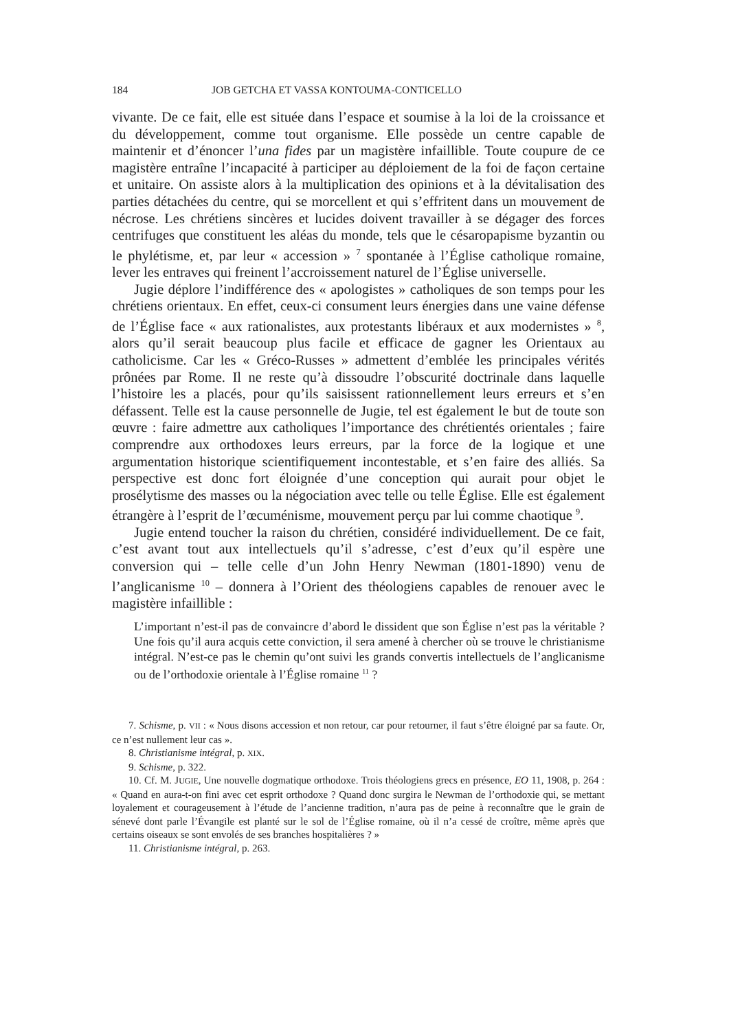184 JOB GETCHA ET VASSA KONTOUMA-CONTICELLO
vivante. De ce fait, elle est située dans l’espace et soumise à la loi de la croissance et du développement, comme tout organisme. Elle possède un centre capable de maintenir et d’énoncer l’una fides par un magistère infaillible. Toute coupure de ce magistère entraîne l’incapacité à participer au déploiement de la foi de façon certaine et unitaire. On assiste alors à la multiplication des opinions et à la dévitalisation des parties détachées du centre, qui se morcellent et qui s’effritent dans un mouvement de nécrose. Les chrétiens sincères et lucides doivent travailler à se dégager des forces centrifuges que constituent les aléas du monde, tels que le césaropapisme byzantin ou le phylétisme, et, par leur « accession » <sup>7</sup> spontanée à l’Église catholique romaine, lever les entraves qui freinent l’accroissement naturel de l’Église universelle.
Jugie déplore l’indifférence des « apologistes » catholiques de son temps pour les chrétiens orientaux. En effet, ceux-ci consument leurs énergies dans une vaine défense de l’Église face « aux rationalistes, aux protestants libéraux et aux modernistes » <sup>8</sup>, alors qu’il serait beaucoup plus facile et efficace de gagner les Orientaux au catholicisme. Car les « Gréco-Russes » admettent d’emblée les principales vérités prônées par Rome. Il ne reste qu’à dissoudre l’obscurité doctrinale dans laquelle l’histoire les a placés, pour qu’ils saisissent rationnellement leurs erreurs et s’en défassent. Telle est la cause personnelle de Jugie, tel est également le but de toute son œuvre : faire admettre aux catholiques l’importance des chrétientés orientales ; faire comprendre aux orthodoxes leurs erreurs, par la force de la logique et une argumentation historique scientifiquement incontestable, et s’en faire des alliés. Sa perspective est donc fort éloignée d’une conception qui aurait pour objet le prosélytisme des masses ou la négociation avec telle ou telle Église. Elle est également étrangère à l’esprit de l’œcuménisme, mouvement perçu par lui comme chaotique <sup>9</sup>.
Jugie entend toucher la raison du chrétien, considéré individuellement. De ce fait, c’est avant tout aux intellectuels qu’il s’adresse, c’est d’eux qu’il espère une conversion qui – telle celle d’un John Henry Newman (1801-1890) venu de l’anglicanisme <sup>10</sup> – donnera à l’Orient des théologiens capables de renouer avec le magistère infaillible :
L’important n’est-il pas de convaincre d’abord le dissident que son Église n’est pas la véritable ? Une fois qu’il aura acquis cette conviction, il sera amené à chercher où se trouve le christianisme intégral. N’est-ce pas le chemin qu’ont suivi les grands convertis intellectuels de l’anglicanisme ou de l’orthodoxie orientale à l’Église romaine <sup>11</sup> ?
7. Schisme, p. VII : « Nous disons accession et non retour, car pour retourner, il faut s’être éloigné par sa faute. Or, ce n’est nullement leur cas ».
8. Christianisme intégral, p. XIX.
9. Schisme, p. 322.
10. Cf. M. JUGIE, Une nouvelle dogmatique orthodoxe. Trois théologiens grecs en présence, EO 11, 1908, p. 264 : « Quand en aura-t-on fini avec cet esprit orthodoxe ? Quand donc surgira le Newman de l’orthodoxie qui, se mettant loyalement et courageusement à l’étude de l’ancienne tradition, n’aura pas de peine à reconnaître que le grain de sénevé dont parle l’Évangile est planté sur le sol de l’Église romaine, où il n’a cessé de croître, même après que certains oiseaux se sont envolés de ses branches hospitalières ? »
11. Christianisme intégral, p. 263.